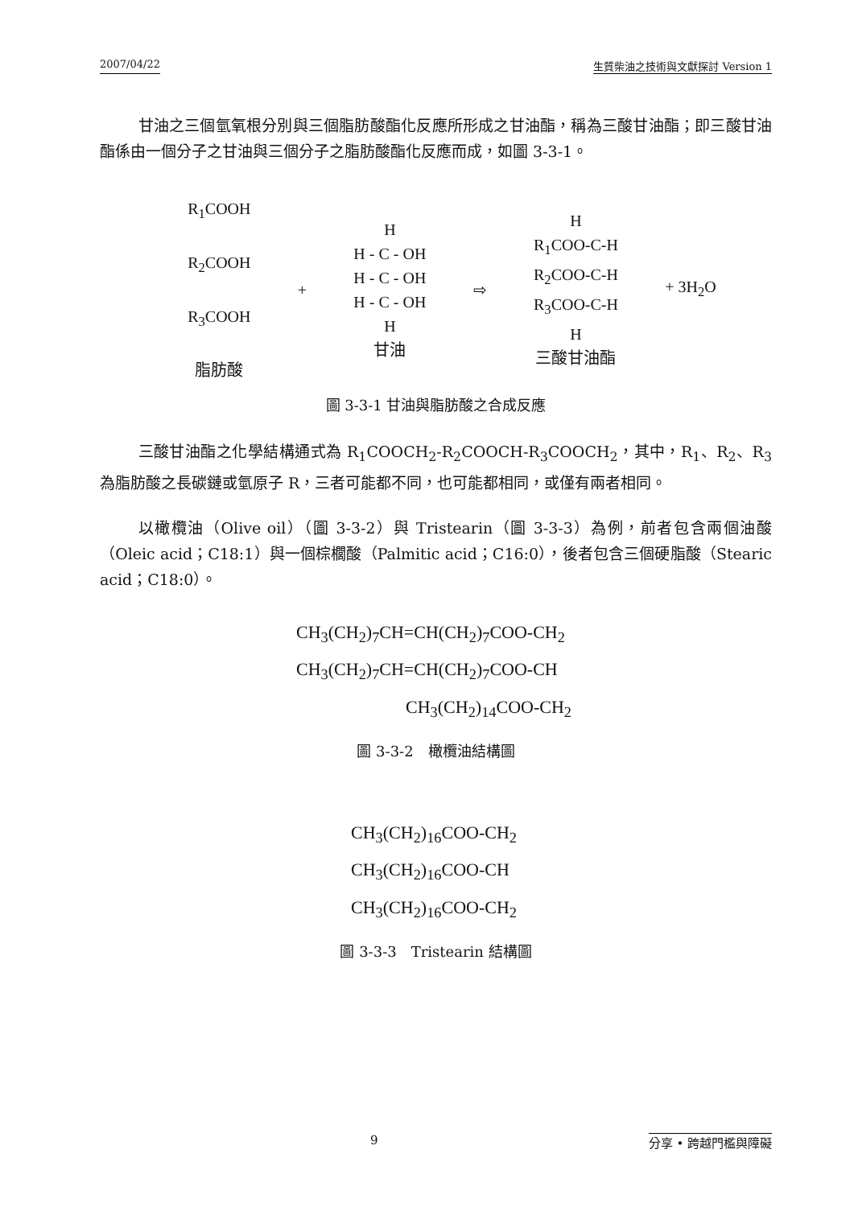2007/04/22 生質柴油之技術與文獻探討 Version 1
甘油之三個氫氧根分別與三個脂肪酸酯化反應所形成之甘油酯，稱為三酸甘油酯；即三酸甘油酯係由一個分子之甘油與三個分子之脂肪酸酯化反應而成，如圖 3-3-1。
R<sub>1</sub>COOH
R<sub>2</sub>COOH
R<sub>3</sub>COOH
脂肪酸
+
H
H - C - OH
H - C - OH
H - C - OH
H
甘油
⇨
H
R<sub>1</sub>COO-C-H
R<sub>2</sub>COO-C-H
R<sub>3</sub>COO-C-H
H
三酸甘油酯
+ 3H<sub>2</sub>O
圖 3-3-1 甘油與脂肪酸之合成反應
三酸甘油酯之化學結構通式為 R<sub>1</sub>COOCH<sub>2</sub>-R<sub>2</sub>COOCH-R<sub>3</sub>COOCH<sub>2</sub>，其中，R<sub>1</sub>、R<sub>2</sub>、R<sub>3</sub> 為脂肪酸之長碳鏈或氫原子 R，三者可能都不同，也可能都相同，或僅有兩者相同。
以橄欖油（Olive oil）（圖 3-3-2）與 Tristearin（圖 3-3-3）為例，前者包含兩個油酸（Oleic acid；C18:1）與一個棕櫚酸（Palmitic acid；C16:0），後者包含三個硬脂酸（Stearic acid；C18:0）。
CH<sub>3</sub>(CH<sub>2</sub>)<sub>7</sub>CH=CH(CH<sub>2</sub>)<sub>7</sub>COO-CH<sub>2</sub>
CH<sub>3</sub>(CH<sub>2</sub>)<sub>7</sub>CH=CH(CH<sub>2</sub>)<sub>7</sub>COO-CH
CH<sub>3</sub>(CH<sub>2</sub>)<sub>14</sub>COO-CH<sub>2</sub>
圖 3-3-2　橄欖油結構圖
CH<sub>3</sub>(CH<sub>2</sub>)<sub>16</sub>COO-CH<sub>2</sub>
CH<sub>3</sub>(CH<sub>2</sub>)<sub>16</sub>COO-CH
CH<sub>3</sub>(CH<sub>2</sub>)<sub>16</sub>COO-CH<sub>2</sub>
圖 3-3-3　Tristearin 結構圖
9 分享 • 跨越門檻與障礙